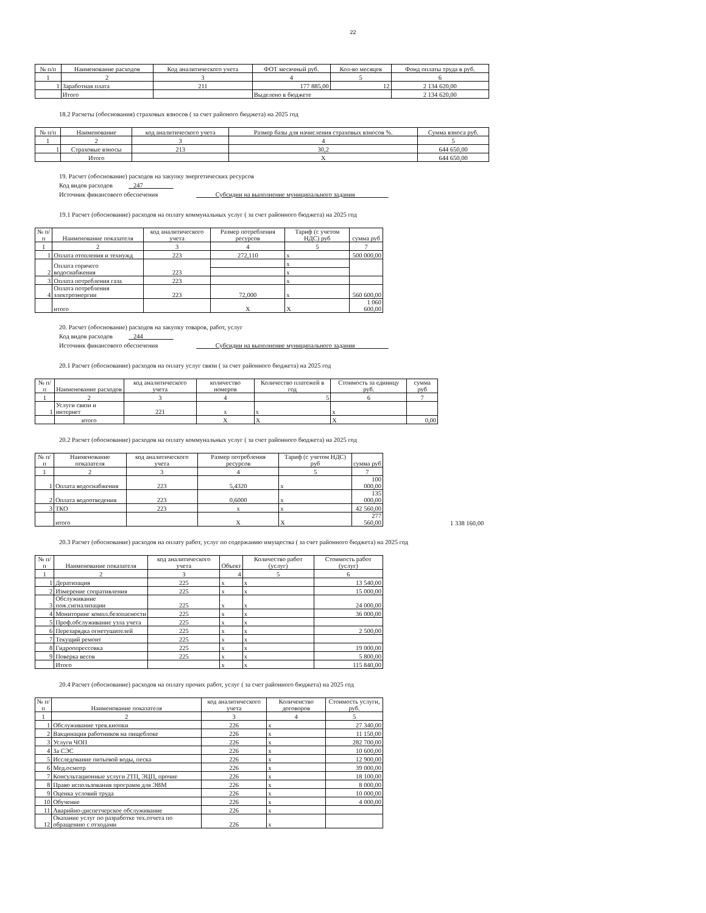22
| № п/п | Наименование расходов | Код аналитического учета | ФОТ месячный руб. | Кол-во месяцев | Фонд оплаты труда в руб. |
| --- | --- | --- | --- | --- | --- |
| 1 | 2 | 3 | 4 | 5 | 6 |
| 1 | Заработная плата | 211 | 177 885,00 | 12 | 2 134 620,00 |
| | Итого | | Выделено в бюджете | | 2 134 620,00 |
18.2 Расчеты (обоснования) страховых взносов ( за счет районого бюджета) на 2025 год
| № п/п | Наименование | код аналитического учета | Размер базы для начисления страховых взносов %. | Сумма взноса руб. |
| --- | --- | --- | --- | --- |
| 1 | 2 | 3 | 4 | 5 |
| 1 | Страховые взносы | 213 | 30,2 | 644 650,00 |
| | Итого | | X | 644 650,00 |
19. Расчет (обоснование) расходов на закупку энергетических ресурсов
Код видов расходов 247
Источник финансового обеспечения Субсидии на выполнение муниципального задания
19.1 Расчет (обоснование) расходов на оплату коммунальных услуг ( за счет районного бюджета) на 2025 год
| № п/п | Наименование показателя | код аналитического учета | Размер потребления ресурсов | Тариф (с учетом НДС) руб | сумма руб |
| --- | --- | --- | --- | --- | --- |
| 1 | 2 | 3 | 4 | 5 | 7 |
| 1 | Оплата отопления и технужд | 223 | 272,110 | x | 500 000,00 |
| 2 | Оплата горячего водоснабжения | 223 | | x | |
| | | | | x | |
| 3 | Оплата потребления газа | 223 | | x | |
| 4 | Оплата потребления электроэнергии | 223 | 72,000 | x | 560 600,00 |
| | итого | | X | X | 1 060 600,00 |
20. Расчет (обоснование) расходов на закупку товаров, работ, услуг
Код видов расходов 244
Источник финансового обеспечения Субсидии на выполнение муниципального задания
20.1 Расчет (обоснование) расходов на оплату услуг связи ( за счет районного бюджета) на 2025 год
| № п/п | Наименование расходов | код аналитического учета | количество номеров | Количество платежей в год | Стоимость за единицу руб. | сумма руб |
| --- | --- | --- | --- | --- | --- | --- |
| 1 | 2 | 3 | 4 | 5 | 6 | 7 |
| 1 | Услуги связи и интернет | 221 | x | x | x | |
| | итого | | X | X | X | 0,00 |
20.2 Расчет (обоснование) расходов на оплату коммунальных услуг ( за счет районного бюджета) на 2025 год
| № п/п | Наименование показателя | код аналитического учета | Размер потребления ресурсов | Тариф (с учетом НДС) руб | сумма руб |
| --- | --- | --- | --- | --- | --- |
| 1 | 2 | 3 | 4 | 5 | 7 |
| 1 | Оплата водоснабжения | 223 | 5,4320 | x | 100 000,00 |
| 2 | Оплата водоотведения | 223 | 0,6000 | x | 135 000,00 |
| 3 | ТКО | 223 | x | x | 42 560,00 |
| | итого | | X | X | 277 560,00 |
1 338 160,00
20.3 Расчет (обоснование) расходов на оплату работ, услуг по содержанию имущества ( за счет районного бюджета) на 2025 год
| № п/п | Наименование показателя | код аналитического учета | Объект | Количество работ (услуг) | Стоимость работ (услуг) |
| --- | --- | --- | --- | --- | --- |
| 1 | 2 | 3 | 4 | 5 | 6 |
| 1 | Дератизация | 225 | x | x | 13 540,00 |
| 2 | Измерение сопративления | 225 | x | x | 15 000,00 |
| 3 | Обслуживание пож.сигнализации | 225 | x | x | 24 000,00 |
| 4 | Мониторинг компл.безопасности | 225 | x | x | 36 000,00 |
| 5 | Проф.обслуживание узла учета | 225 | x | x | |
| 6 | Перезарядка огнетушителей | 225 | x | x | 2 500,00 |
| 7 | Текущий ремонт | 225 | x | x | |
| 8 | Гидроопрессовка | 225 | x | x | 19 000,00 |
| 9 | Поверка весов | 225 | x | x | 5 800,00 |
| | Итого | | x | x | 115 840,00 |
20.4 Расчет (обоснование) расходов на оплату прочих работ, услуг ( за счет районного бюджета) на 2025 год
| № п/п | Наименование показателя | код аналитического учета | Количенство договоров | Стоимость услуги, руб. |
| --- | --- | --- | --- | --- |
| 1 | 2 | 3 | 4 | 5 |
| 1 | Обслуживание трев.кнопки | 226 | x | 27 340,00 |
| 2 | Вакцинация работников на пищеблоке | 226 | x | 11 150,00 |
| 3 | Услуги ЧОП | 226 | x | 282 700,00 |
| 4 | За СЭС | 226 | x | 10 600,00 |
| 5 | Исследование питьевой воды, песка | 226 | x | 12 900,00 |
| 6 | Мед.осмотр | 226 | x | 39 000,00 |
| 7 | Консультационные услуги 2ТП, ЭЦП, прочие | 226 | x | 18 100,00 |
| 8 | Право использования программ для ЭВМ | 226 | x | 8 000,00 |
| 9 | Оценка условий труда | 226 | x | 10 000,00 |
| 10 | Обучение | 226 | x | 4 000,00 |
| 11 | Аварийно-диспетчерское обслуживание | 226 | x | |
| 12 | Оказание услуг по разработке тех.отчета по обращению с отходами | 226 | x | |